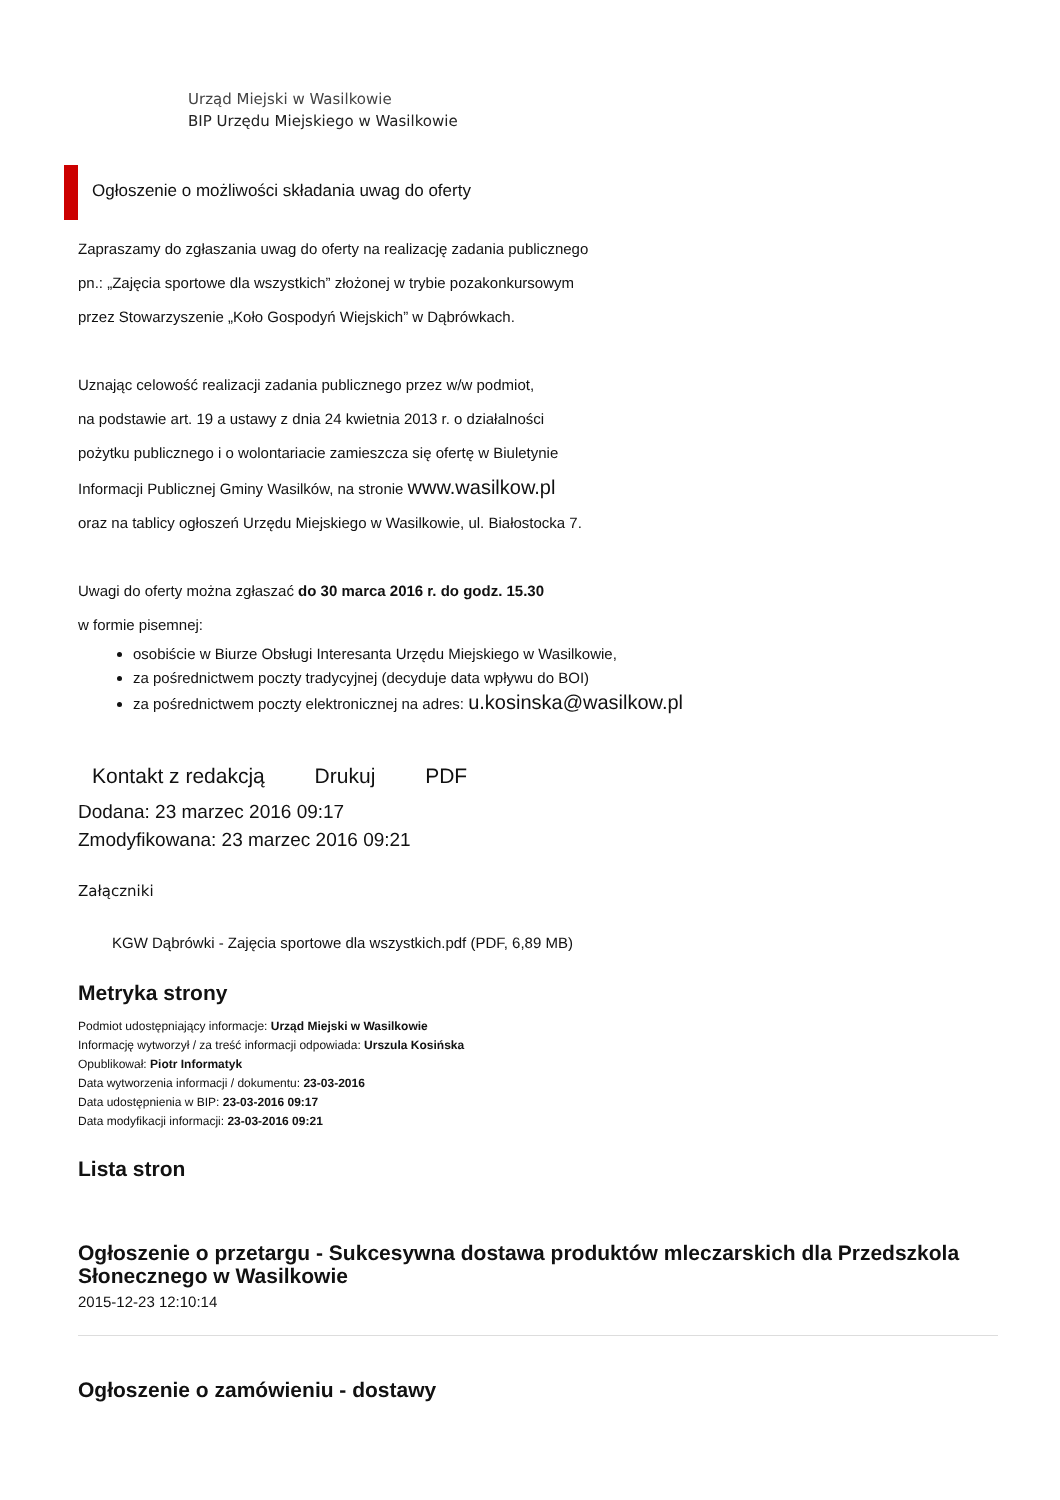Urząd Miejski w Wasilkowie
BIP Urzędu Miejskiego w Wasilkowie
Ogłoszenie o możliwości składania uwag do oferty
Zapraszamy do zgłaszania uwag do oferty na realizację zadania publicznego
pn.: „Zajęcia sportowe dla wszystkich” złożonej w trybie pozakonkursowym
przez Stowarzyszenie „Koło Gospodyń Wiejskich” w Dąbrówkach.
Uznając celowość realizacji zadania publicznego przez w/w podmiot,
na podstawie art. 19 a ustawy z dnia 24 kwietnia 2013 r. o działalności
pożytku publicznego i o wolontariacie zamieszcza się ofertę w Biuletynie
Informacji Publicznej Gminy Wasilków, na stronie www.wasilkow.pl
oraz na tablicy ogłoszeń Urzędu Miejskiego w Wasilkowie, ul. Białostocka 7.
Uwagi do oferty można zgłaszać do 30 marca 2016 r. do godz. 15.30
w formie pisemnej:
osobiście w Biurze Obsługi Interesanta Urzędu Miejskiego w Wasilkowie,
za pośrednictwem poczty tradycyjnej (decyduje data wpływu do BOI)
za pośrednictwem poczty elektronicznej na adres: u.kosinska@wasilkow.pl
Kontakt z redakcją Drukuj PDF
Dodana: 23 marzec 2016 09:17
Zmodyfikowana: 23 marzec 2016 09:21
Załączniki
KGW Dąbrówki - Zajęcia sportowe dla wszystkich.pdf (PDF, 6,89 MB)
Metryka strony
Podmiot udostępniający informacje: Urząd Miejski w Wasilkowie
Informację wytworzył / za treść informacji odpowiada: Urszula Kosińska
Opublikował: Piotr Informatyk
Data wytworzenia informacji / dokumentu: 23-03-2016
Data udostępnienia w BIP: 23-03-2016 09:17
Data modyfikacji informacji: 23-03-2016 09:21
Lista stron
Ogłoszenie o przetargu - Sukcesywna dostawa produktów mleczarskich dla Przedszkola Słonecznego w Wasilkowie
2015-12-23 12:10:14
Ogłoszenie o zamówieniu - dostawy